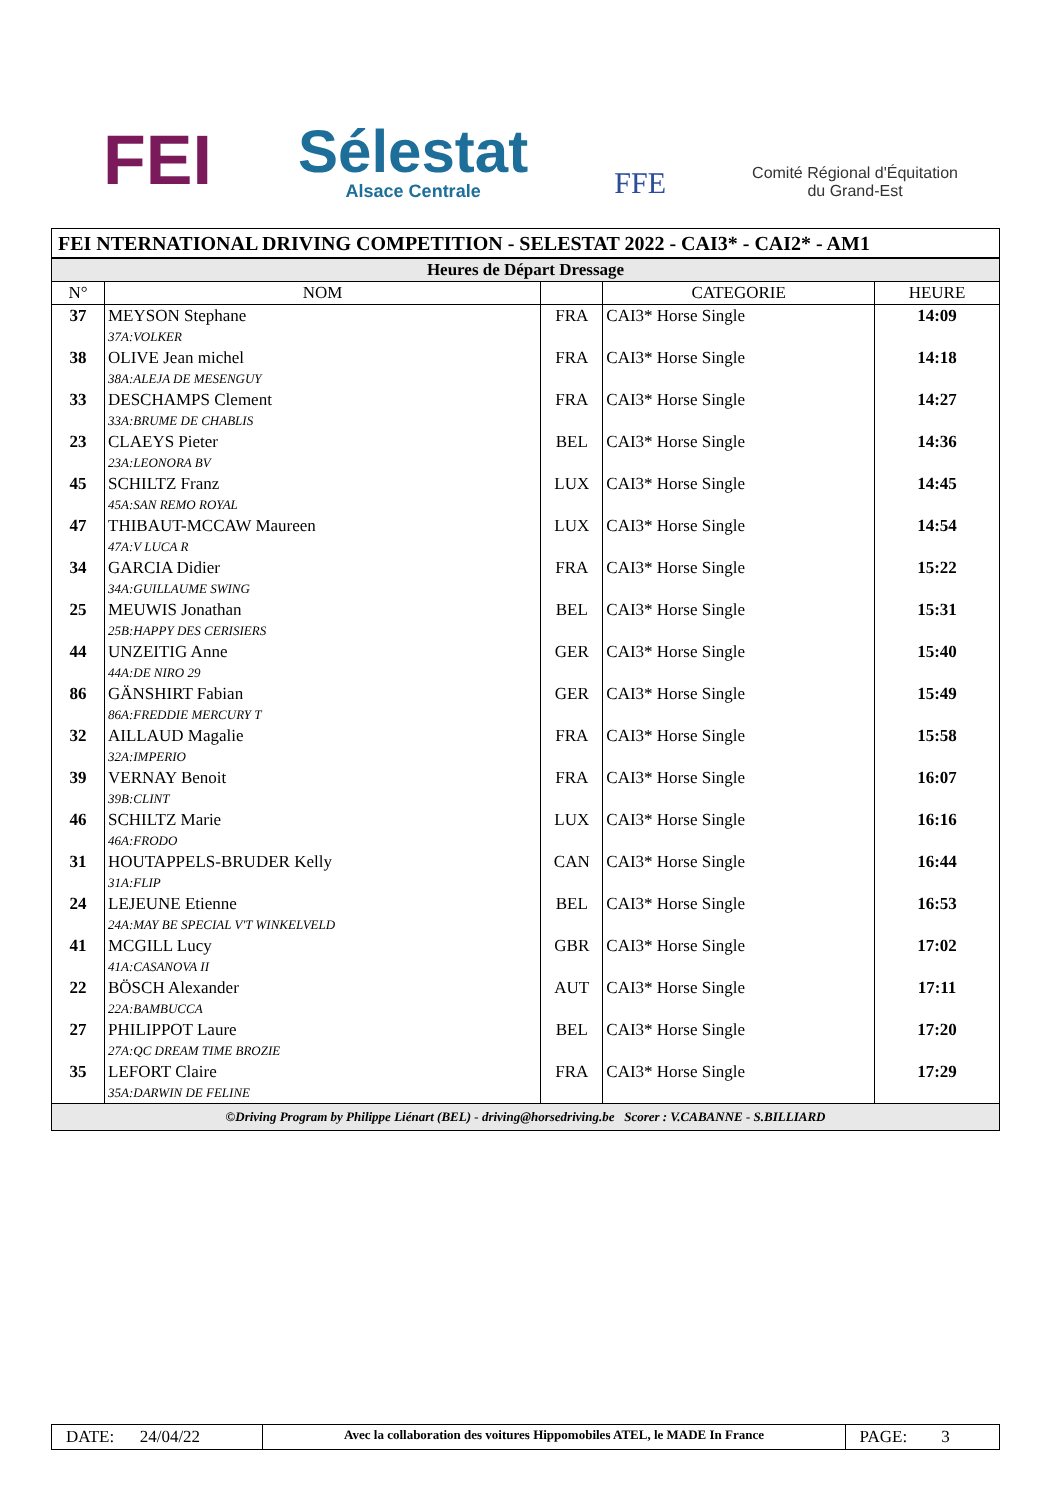FEI
Sélestat
Alsace Centrale
FFE
Comité Régional d'Équitation
du Grand-Est
FEI NTERNATIONAL DRIVING COMPETITION - SELESTAT 2022 - CAI3* - CAI2* - AM1
| Heures de Départ Dressage | | | | |
| N° | NOM | | CATEGORIE | HEURE |
| 37 | MEYSON Stephane 37A:VOLKER | FRA | CAI3* Horse Single | 14:09 |
| 38 | OLIVE Jean michel 38A:ALEJA DE MESENGUY | FRA | CAI3* Horse Single | 14:18 |
| 33 | DESCHAMPS Clement 33A:BRUME DE CHABLIS | FRA | CAI3* Horse Single | 14:27 |
| 23 | CLAEYS Pieter 23A:LEONORA BV | BEL | CAI3* Horse Single | 14:36 |
| 45 | SCHILTZ Franz 45A:SAN REMO ROYAL | LUX | CAI3* Horse Single | 14:45 |
| 47 | THIBAUT-MCCAW Maureen 47A:V LUCA R | LUX | CAI3* Horse Single | 14:54 |
| 34 | GARCIA Didier 34A:GUILLAUME SWING | FRA | CAI3* Horse Single | 15:22 |
| 25 | MEUWIS Jonathan 25B:HAPPY DES CERISIERS | BEL | CAI3* Horse Single | 15:31 |
| 44 | UNZEITIG Anne 44A:DE NIRO 29 | GER | CAI3* Horse Single | 15:40 |
| 86 | GÄNSHIRT Fabian 86A:FREDDIE MERCURY T | GER | CAI3* Horse Single | 15:49 |
| 32 | AILLAUD Magalie 32A:IMPERIO | FRA | CAI3* Horse Single | 15:58 |
| 39 | VERNAY Benoit 39B:CLINT | FRA | CAI3* Horse Single | 16:07 |
| 46 | SCHILTZ Marie 46A:FRODO | LUX | CAI3* Horse Single | 16:16 |
| 31 | HOUTAPPELS-BRUDER Kelly 31A:FLIP | CAN | CAI3* Horse Single | 16:44 |
| 24 | LEJEUNE Etienne 24A:MAY BE SPECIAL V'T WINKELVELD | BEL | CAI3* Horse Single | 16:53 |
| 41 | MCGILL Lucy 41A:CASANOVA II | GBR | CAI3* Horse Single | 17:02 |
| 22 | BÖSCH Alexander 22A:BAMBUCCA | AUT | CAI3* Horse Single | 17:11 |
| 27 | PHILIPPOT Laure 27A:QC DREAM TIME BROZIE | BEL | CAI3* Horse Single | 17:20 |
| 35 | LEFORT Claire 35A:DARWIN DE FELINE | FRA | CAI3* Horse Single | 17:29 |
©Driving Program by Philippe Liénart (BEL) - driving@horsedriving.be Scorer : V.CABANNE - S.BILLIARD
| DATE: 24/04/22 | Avec la collaboration des voitures Hippomobiles ATEL, le MADE In France | PAGE: 3 |